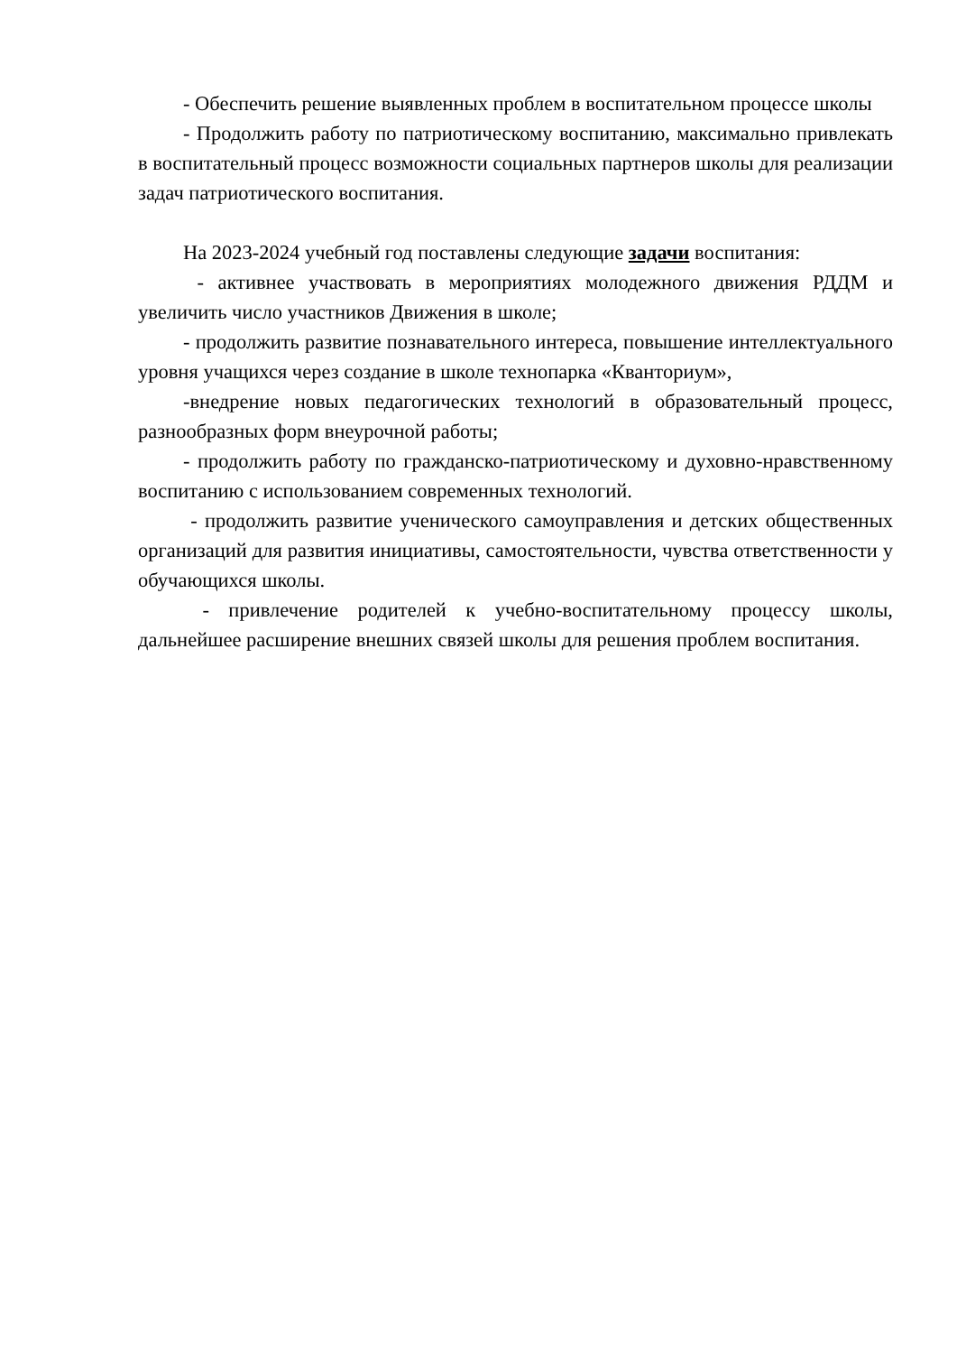- Обеспечить решение выявленных проблем в воспитательном процессе школы
- Продолжить работу по патриотическому воспитанию, максимально привлекать в воспитательный процесс возможности социальных партнеров школы для реализации задач патриотического воспитания.
На 2023-2024 учебный год поставлены следующие задачи воспитания:
- активнее участвовать в мероприятиях молодежного движения РДДМ и увеличить число участников Движения в школе;
- продолжить развитие познавательного интереса, повышение интеллектуального уровня учащихся через создание в школе технопарка «Кванториум»,
-внедрение новых педагогических технологий в образовательный процесс, разнообразных форм внеурочной работы;
- продолжить работу по гражданско-патриотическому и духовно-нравственному воспитанию с использованием современных технологий.
- продолжить развитие ученического самоуправления и детских общественных организаций для развития инициативы, самостоятельности, чувства ответственности у обучающихся школы.
- привлечение родителей к учебно-воспитательному процессу школы, дальнейшее расширение внешних связей школы для решения проблем воспитания.